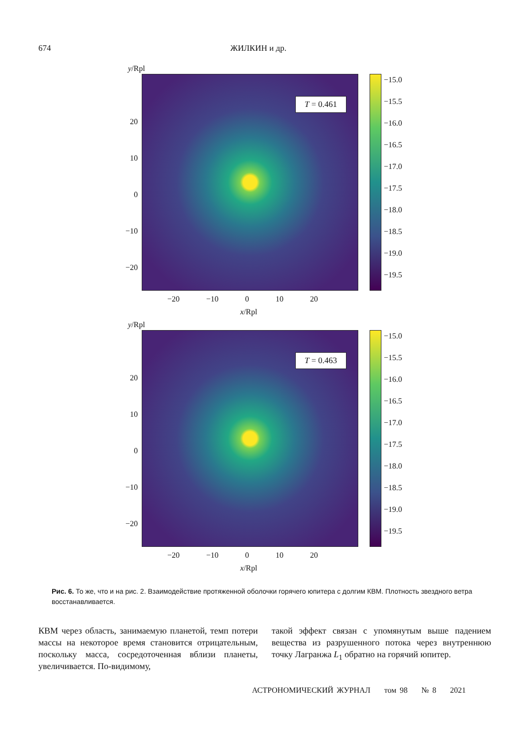674 ЖИЛКИН и др.
y/Rpl
T = 0.461
20
10
0
−10
−20
−15.0
−15.5
−16.0
−16.5
−17.0
−17.5
−18.0
−18.5
−19.0
−19.5
−20 −10 0 10 20
x/Rpl
y/Rpl
T = 0.463
20
10
0
−10
−20
−15.0
−15.5
−16.0
−16.5
−17.0
−17.5
−18.0
−18.5
−19.0
−19.5
−20 −10 0 10 20
x/Rpl
Рис. 6. То же, что и на рис. 2. Взаимодействие протяженной оболочки горячего юпитера с долгим КВМ. Плотность звездного ветра восстанавливается.
КВМ через область, занимаемую планетой, темп потери массы на некоторое время становится отрицательным, поскольку масса, сосредоточенная вблизи планеты, увеличивается. По-видимому,
такой эффект связан с упомянутым выше падением вещества из разрушенного потока через внутреннюю точку Лагранжа L<sub>1</sub> обратно на горячий юпитер.
АСТРОНОМИЧЕСКИЙ ЖУРНАЛ том 98 № 8 2021